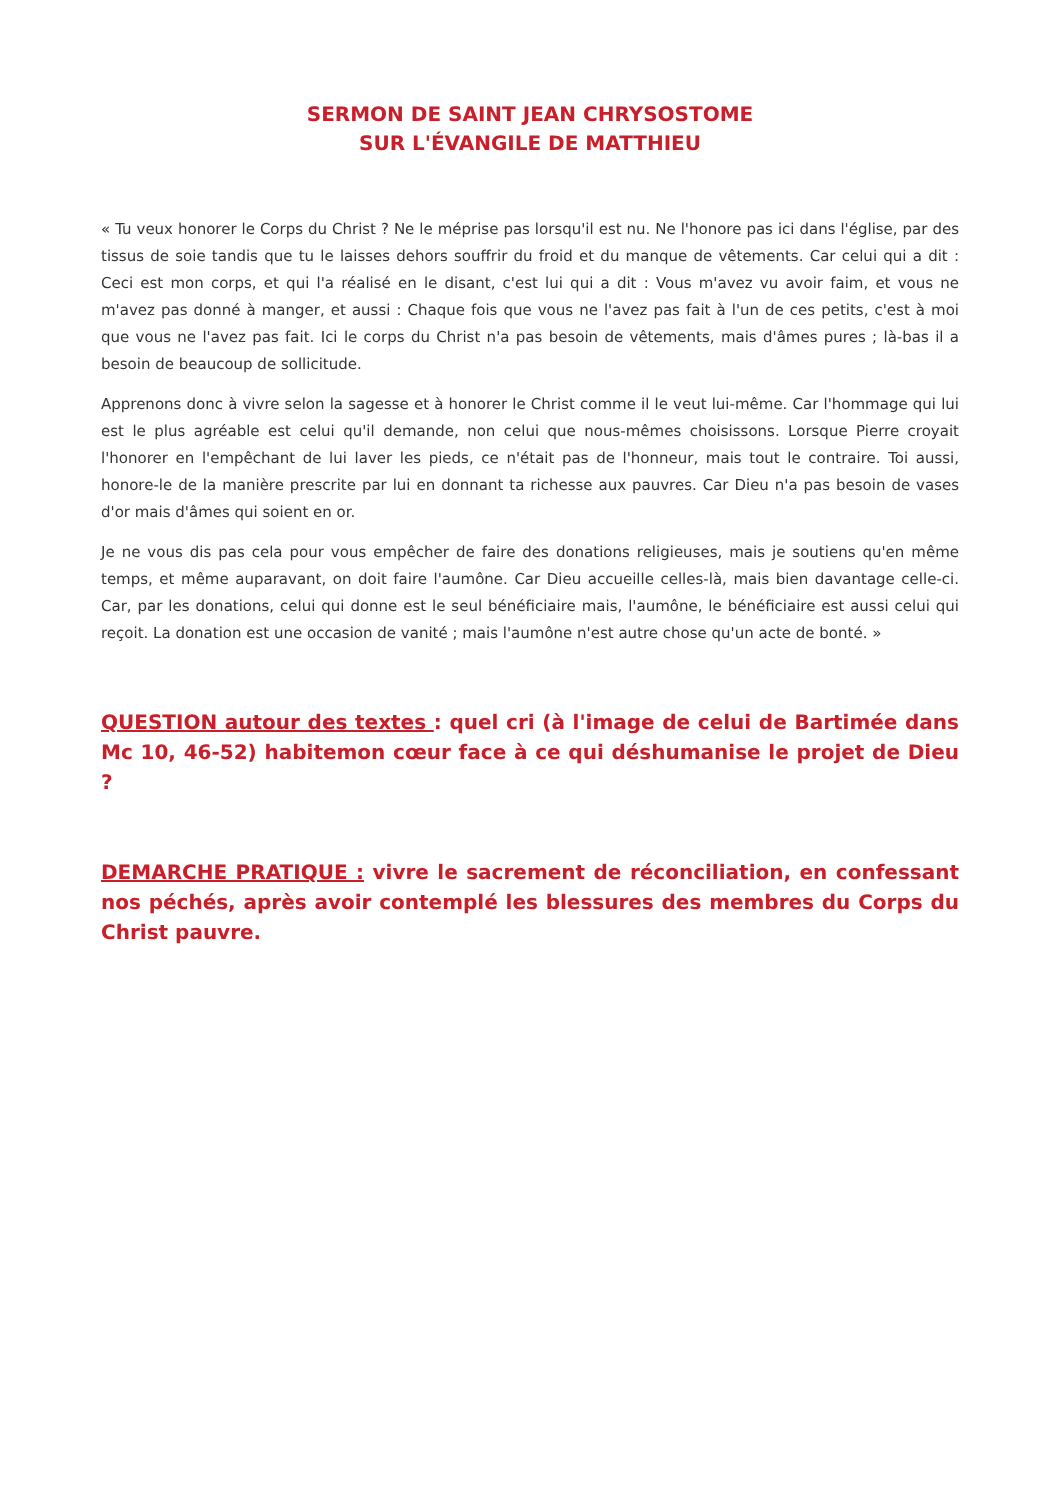SERMON DE SAINT JEAN CHRYSOSTOME
SUR L'ÉVANGILE DE MATTHIEU
« Tu veux honorer le Corps du Christ ? Ne le méprise pas lorsqu'il est nu. Ne l'honore pas ici dans l'église, par des tissus de soie tandis que tu le laisses dehors souffrir du froid et du manque de vêtements. Car celui qui a dit : Ceci est mon corps, et qui l'a réalisé en le disant, c'est lui qui a dit : Vous m'avez vu avoir faim, et vous ne m'avez pas donné à manger, et aussi : Chaque fois que vous ne l'avez pas fait à l'un de ces petits, c'est à moi que vous ne l'avez pas fait. Ici le corps du Christ n'a pas besoin de vêtements, mais d'âmes pures ; là-bas il a besoin de beaucoup de sollicitude.
Apprenons donc à vivre selon la sagesse et à honorer le Christ comme il le veut lui-même. Car l'hommage qui lui est le plus agréable est celui qu'il demande, non celui que nous-mêmes choisissons. Lorsque Pierre croyait l'honorer en l'empêchant de lui laver les pieds, ce n'était pas de l'honneur, mais tout le contraire. Toi aussi, honore-le de la manière prescrite par lui en donnant ta richesse aux pauvres. Car Dieu n'a pas besoin de vases d'or mais d'âmes qui soient en or.
Je ne vous dis pas cela pour vous empêcher de faire des donations religieuses, mais je soutiens qu'en même temps, et même auparavant, on doit faire l'aumône. Car Dieu accueille celles-là, mais bien davantage celle-ci. Car, par les donations, celui qui donne est le seul bénéficiaire mais, l'aumône, le bénéficiaire est aussi celui qui reçoit. La donation est une occasion de vanité ; mais l'aumône n'est autre chose qu'un acte de bonté. »
QUESTION autour des textes : quel cri (à l'image de celui de Bartimée dans Mc 10, 46-52) habitemon cœur face à ce qui déshumanise le projet de Dieu ?
DEMARCHE PRATIQUE : vivre le sacrement de réconciliation, en confessant nos péchés, après avoir contemplé les blessures des membres du Corps du Christ pauvre.